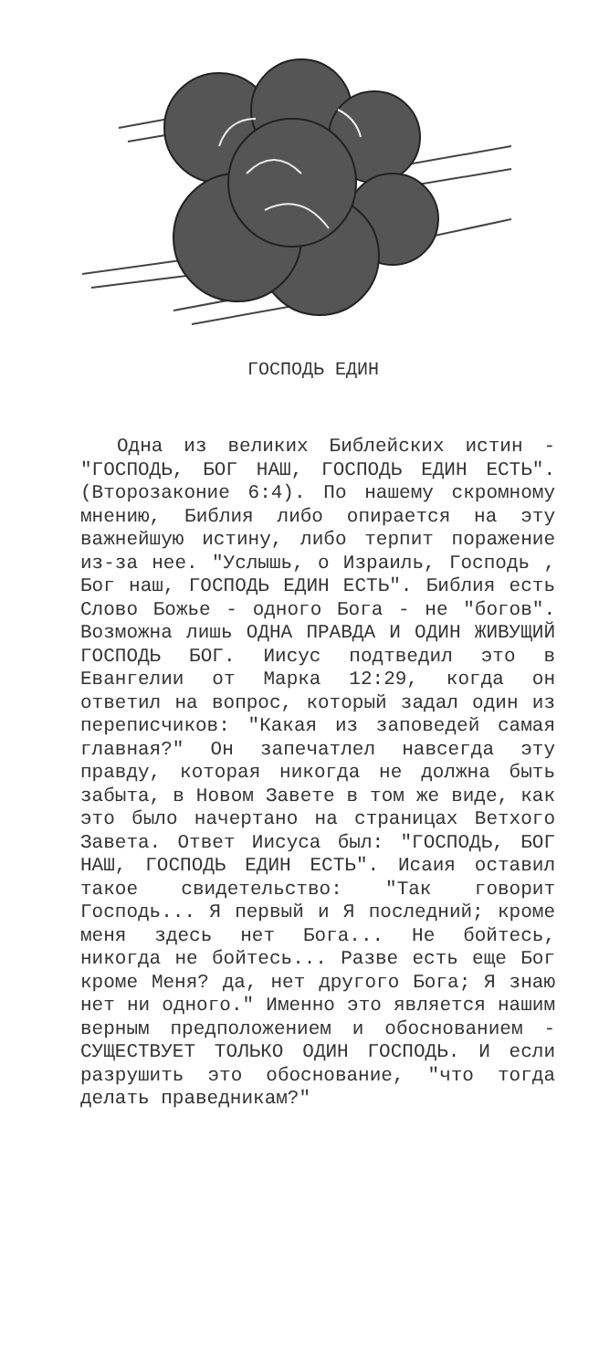ГОСПОДЬ ЕДИН
Одна из великих Библейских истин - "ГОСПОДЬ, БОГ НАШ, ГОСПОДЬ ЕДИН ЕСТЬ". (Второзаконие 6:4). По нашему скромному мнению, Библия либо опирается на эту важнейшую истину, либо терпит поражение из-за нее. "Услышь, о Израиль, Господь , Бог наш, ГОСПОДЬ ЕДИН ЕСТЬ". Библия есть Слово Божье - одного Бога - не "богов". Возможна лишь ОДНА ПРАВДА И ОДИН ЖИВУЩИЙ ГОСПОДЬ БОГ. Иисус подтведил это в Евангелии от Марка 12:29, когда он ответил на вопрос, который задал один из переписчиков: "Какая из заповедей самая главная?" Он запечатлел навсегда эту правду, которая никогда не должна быть забыта, в Новом Завете в том же виде, как это было начертано на страницах Ветхого Завета. Ответ Иисуса был: "ГОСПОДЬ, БОГ НАШ, ГОСПОДЬ ЕДИН ЕСТЬ". Исаия оставил такое свидетельство: "Так говорит Господь... Я первый и Я последний; кроме меня здесь нет Бога... Не бойтесь, никогда не бойтесь... Разве есть еще Бог кроме Меня? да, нет другого Бога; Я знаю нет ни одного." Именно это является нашим верным предположением и обоснованием - СУЩЕСТВУЕТ ТОЛЬКО ОДИН ГОСПОДЬ. И если разрушить это обоснование, "что тогда делать праведникам?"